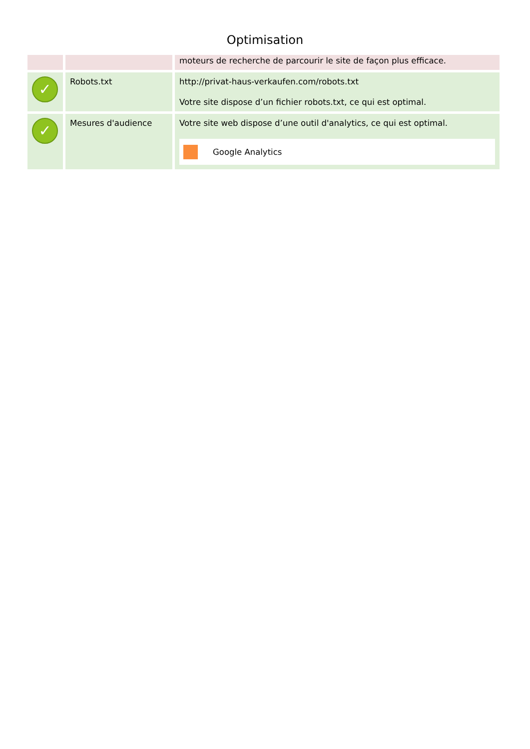Optimisation
| | | moteurs de recherche de parcourir le site de façon plus efficace. |
| ✓ | Robots.txt | http://privat-haus-verkaufen.com/robots.txt Votre site dispose d’un fichier robots.txt, ce qui est optimal. |
| ✓ | Mesures d'audience | Votre site web dispose d’une outil d'analytics, ce qui est optimal. Google Analytics |